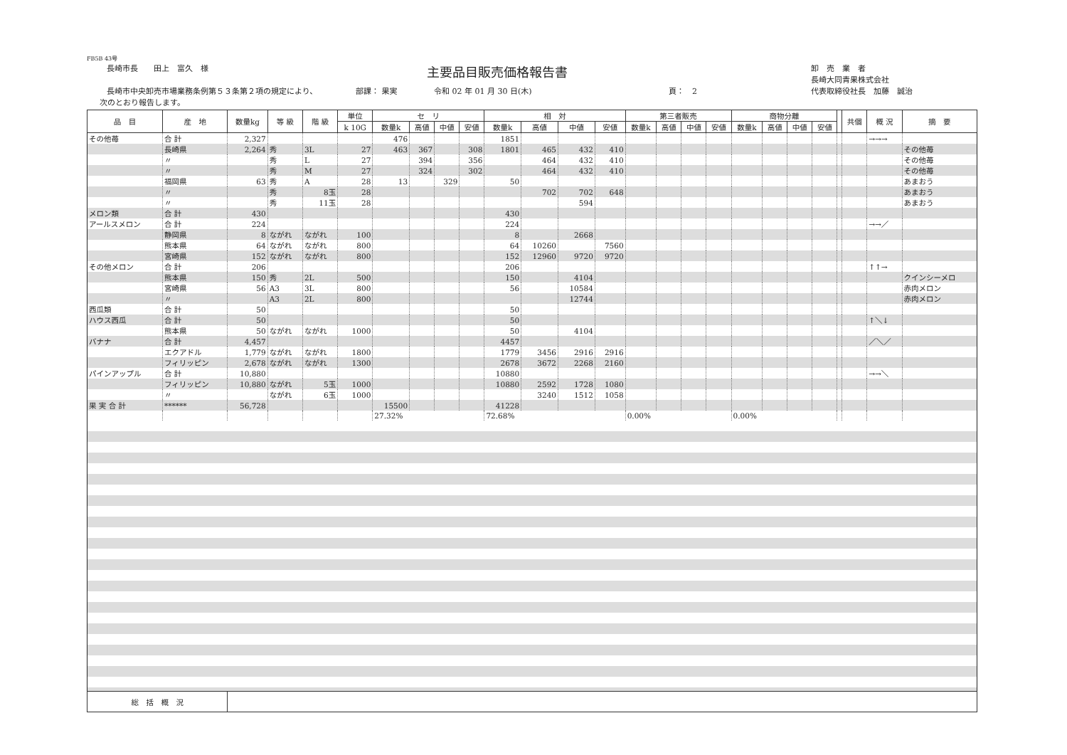FB5B 43号
長崎市長　　田上　富久　様
主要品目販売価格報告書
卸　売　業　者
長崎大同青果株式会社
長崎市中央卸売市場業務条例第５３条第２項の規定により、 部課： 果実 令和 02 年 01 月 30 日(木) 頁：　2 代表取締役社長　加藤　誠治
次のとおり報告します。
| 品 目 | 産 地 | 数量kg | 等 級 | 階 級 | 単位 | セ リ | | | | 相 対 | | | | 第三者販売 | | | | 商物分離 | | | | | 共個 | 概 況 | 摘 要 |
| --- | --- | --- | --- | --- | --- | --- | --- | --- | --- | --- | --- | --- | --- | --- | --- | --- | --- | --- | --- | --- | --- | --- | --- | --- | --- |
| | | | | | k 10G | 数量k | 高値 | 中値 | 安値 | 数量k | 高値 | 中値 | 安値 | 数量k | 高値 | 中値 | 安値 | 数量k | 高値 | 中値 | 安値 | | | | |
| その他苺 | 合 計 | 2,327 | | | | 476 | | | | 1851 | | | | | | | | | | | | | | →→→ | |
| | 長崎県 | 2,264 | 秀 | 3L | 27 | 463 | 367 | | 308 | 1801 | 465 | 432 | 410 | | | | | | | | | | | | その他苺 |
| | 〃 | | 秀 | L | 27 | | 394 | | 356 | | 464 | 432 | 410 | | | | | | | | | | | | その他苺 |
| | 〃 | | 秀 | M | 27 | | 324 | | 302 | | 464 | 432 | 410 | | | | | | | | | | | | その他苺 |
| | 福岡県 | 63 | 秀 | A | 28 | 13 | | 329 | | 50 | | | | | | | | | | | | | | | あまおう |
| | 〃 | | 秀 | 8玉 | 28 | | | | | | 702 | 702 | 648 | | | | | | | | | | | | あまおう |
| | 〃 | | 秀 | 11玉 | 28 | | | | | | | 594 | | | | | | | | | | | | | あまおう |
| メロン類 | 合 計 | 430 | | | | | | | | 430 | | | | | | | | | | | | | | | |
| アールスメロン | 合 計 | 224 | | | | | | | | 224 | | | | | | | | | | | | | | →→／ | |
| | 静岡県 | 8 | ながれ | ながれ | 100 | | | | | 8 | | 2668 | | | | | | | | | | | | | |
| | 熊本県 | 64 | ながれ | ながれ | 800 | | | | | 64 | 10260 | | 7560 | | | | | | | | | | | | |
| | 宮崎県 | 152 | ながれ | ながれ | 800 | | | | | 152 | 12960 | 9720 | 9720 | | | | | | | | | | | | |
| その他メロン | 合 計 | 206 | | | | | | | | 206 | | | | | | | | | | | | | | ↑↑→ | |
| | 熊本県 | 150 | 秀 | 2L | 500 | | | | | 150 | | 4104 | | | | | | | | | | | | | クインシーメロ |
| | 宮崎県 | 56 | A3 | 3L | 800 | | | | | 56 | | 10584 | | | | | | | | | | | | | 赤肉メロン |
| | 〃 | | A3 | 2L | 800 | | | | | | | 12744 | | | | | | | | | | | | | 赤肉メロン |
| 西瓜類 | 合 計 | 50 | | | | | | | | 50 | | | | | | | | | | | | | | | |
| ハウス西瓜 | 合 計 | 50 | | | | | | | | 50 | | | | | | | | | | | | | | ↑＼↓ | |
| | 熊本県 | 50 | ながれ | ながれ | 1000 | | | | | 50 | | 4104 | | | | | | | | | | | | | |
| バナナ | 合 計 | 4,457 | | | | | | | | 4457 | | | | | | | | | | | | | | ／＼／ | |
| | エクアドル | 1,779 | ながれ | ながれ | 1800 | | | | | 1779 | 3456 | 2916 | 2916 | | | | | | | | | | | | |
| | フィリッピン | 2,678 | ながれ | ながれ | 1300 | | | | | 2678 | 3672 | 2268 | 2160 | | | | | | | | | | | | |
| パインアップル | 合 計 | 10,880 | | | | | | | | 10880 | | | | | | | | | | | | | | →→＼ | |
| | フィリッピン | 10,880 | ながれ | 5玉 | 1000 | | | | | 10880 | 2592 | 1728 | 1080 | | | | | | | | | | | | |
| | 〃 | | ながれ | 6玉 | 1000 | | | | | | 3240 | 1512 | 1058 | | | | | | | | | | | | |
| 果 実 合 計 | ****** | 56,728 | | | | 15500 | | | | 41228 | | | | | | | | | | | | | | | |
| | | | | | | 27.32% | | | | 72.68% | | | | 0.00% | | | | 0.00% | | | | | | | |
| 総 括 概 況 | | | | | | | | | | | | | | | | | | | | | | | | | |